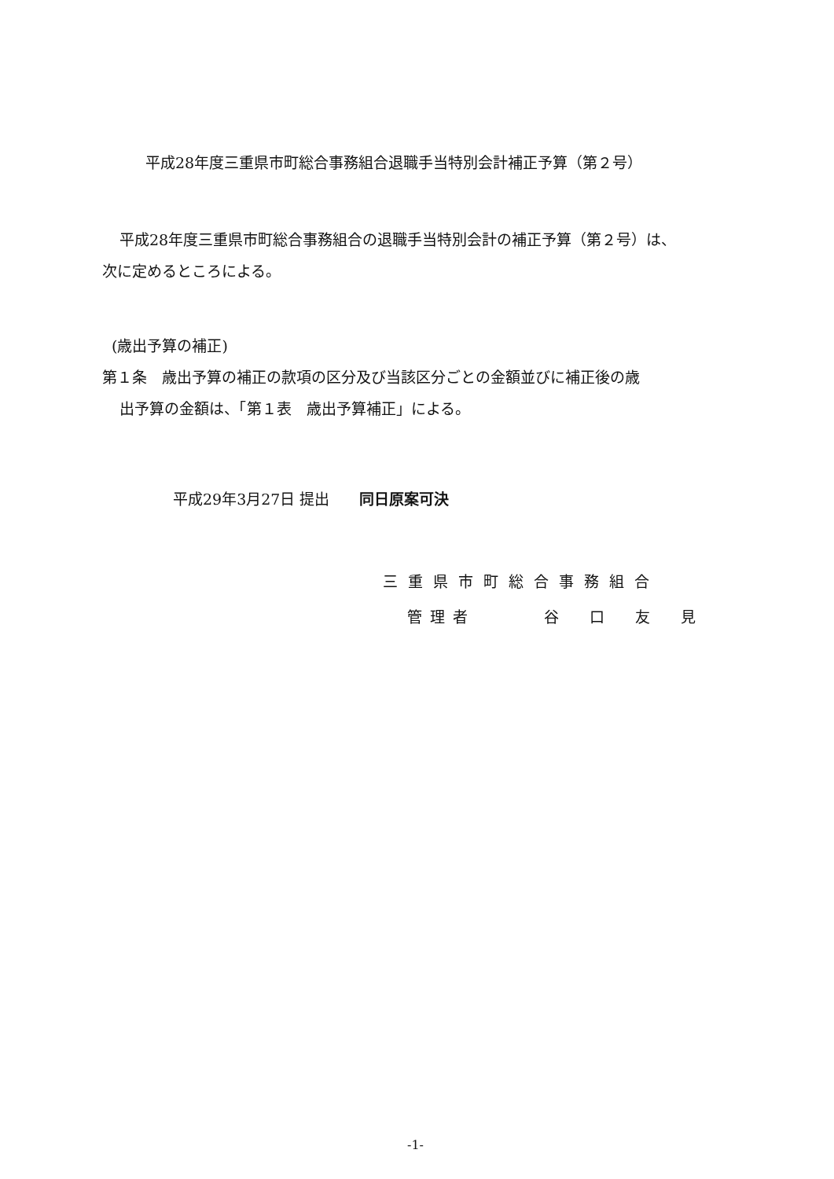平成28年度三重県市町総合事務組合退職手当特別会計補正予算（第２号）
平成28年度三重県市町総合事務組合の退職手当特別会計の補正予算（第２号）は、
次に定めるところによる。
(歳出予算の補正)
第１条　歳出予算の補正の款項の区分及び当該区分ごとの金額並びに補正後の歳
出予算の金額は、「第１表　歳出予算補正」による。
平成29年3月27日 提出　　同日原案可決
三重県市町総合事務組合
管理者　　　谷　口　友　見
-1-